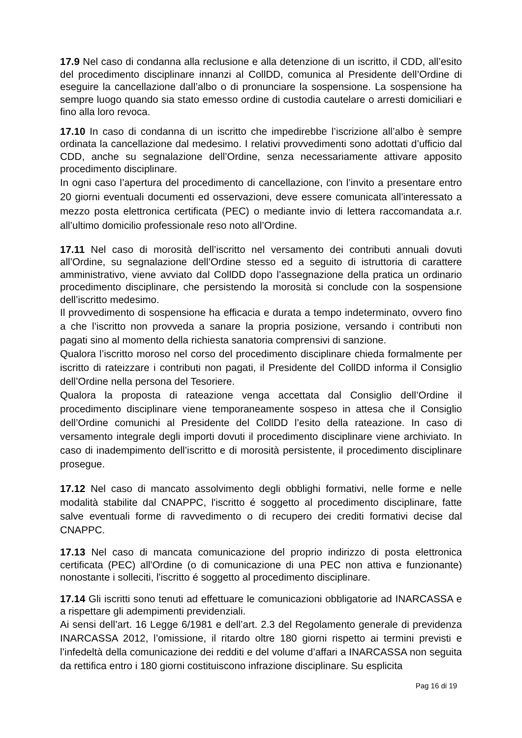17.9 Nel caso di condanna alla reclusione e alla detenzione di un iscritto, il CDD, all’esito del procedimento disciplinare innanzi al CollDD, comunica al Presidente dell’Ordine di eseguire la cancellazione dall’albo o di pronunciare la sospensione. La sospensione ha sempre luogo quando sia stato emesso ordine di custodia cautelare o arresti domiciliari e fino alla loro revoca.
17.10 In caso di condanna di un iscritto che impedirebbe l’iscrizione all’albo è sempre ordinata la cancellazione dal medesimo. I relativi provvedimenti sono adottati d’ufficio dal CDD, anche su segnalazione dell’Ordine, senza necessariamente attivare apposito procedimento disciplinare.
In ogni caso l’apertura del procedimento di cancellazione, con l’invito a presentare entro 20 giorni eventuali documenti ed osservazioni, deve essere comunicata all’interessato a mezzo posta elettronica certificata (PEC) o mediante invio di lettera raccomandata a.r. all’ultimo domicilio professionale reso noto all’Ordine.
17.11 Nel caso di morosità dell’iscritto nel versamento dei contributi annuali dovuti all’Ordine, su segnalazione dell’Ordine stesso ed a seguito di istruttoria di carattere amministrativo, viene avviato dal CollDD dopo l’assegnazione della pratica un ordinario procedimento disciplinare, che persistendo la morosità si conclude con la sospensione dell’iscritto medesimo.
Il provvedimento di sospensione ha efficacia e durata a tempo indeterminato, ovvero fino a che l’iscritto non provveda a sanare la propria posizione, versando i contributi non pagati sino al momento della richiesta sanatoria comprensivi di sanzione.
Qualora l’iscritto moroso nel corso del procedimento disciplinare chieda formalmente per iscritto di rateizzare i contributi non pagati, il Presidente del CollDD informa il Consiglio dell’Ordine nella persona del Tesoriere.
Qualora la proposta di rateazione venga accettata dal Consiglio dell’Ordine il procedimento disciplinare viene temporaneamente sospeso in attesa che il Consiglio dell’Ordine comunichi al Presidente del CollDD l’esito della rateazione. In caso di versamento integrale degli importi dovuti il procedimento disciplinare viene archiviato. In caso di inadempimento dell’iscritto e di morosità persistente, il procedimento disciplinare prosegue.
17.12 Nel caso di mancato assolvimento degli obblighi formativi, nelle forme e nelle modalità stabilite dal CNAPPC, l'iscritto é soggetto al procedimento disciplinare, fatte salve eventuali forme di ravvedimento o di recupero dei crediti formativi decise dal CNAPPC.
17.13 Nel caso di mancata comunicazione del proprio indirizzo di posta elettronica certificata (PEC) all'Ordine (o di comunicazione di una PEC non attiva e funzionante) nonostante i solleciti, l'iscritto é soggetto al procedimento disciplinare.
17.14 Gli iscritti sono tenuti ad effettuare le comunicazioni obbligatorie ad INARCASSA e a rispettare gli adempimenti previdenziali.
Ai sensi dell’art. 16 Legge 6/1981 e dell’art. 2.3 del Regolamento generale di previdenza INARCASSA 2012, l’omissione, il ritardo oltre 180 giorni rispetto ai termini previsti e l’infedeltà della comunicazione dei redditi e del volume d’affari a INARCASSA non seguita da rettifica entro i 180 giorni costituiscono infrazione disciplinare. Su esplicita
Pag 16 di 19